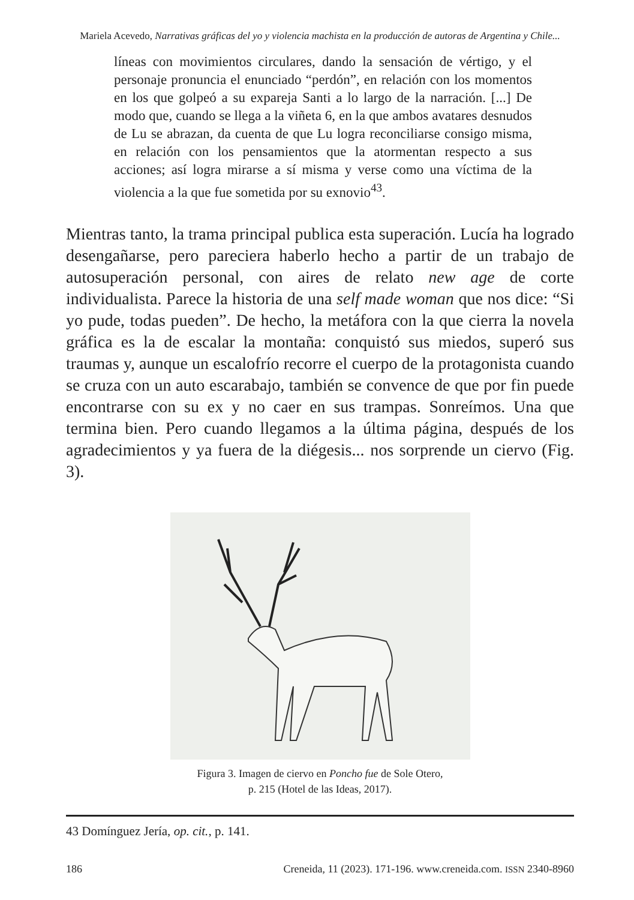Mariela Acevedo, Narrativas gráficas del yo y violencia machista en la producción de autoras de Argentina y Chile...
líneas con movimientos circulares, dando la sensación de vértigo, y el personaje pronuncia el enunciado “perdón”, en relación con los momentos en los que golpeó a su expareja Santi a lo largo de la narración. [...] De modo que, cuando se llega a la viñeta 6, en la que ambos avatares desnudos de Lu se abrazan, da cuenta de que Lu logra reconciliarse consigo misma, en relación con los pensamientos que la atormentan respecto a sus acciones; así logra mirarse a sí misma y verse como una víctima de la violencia a la que fue sometida por su exnovio<sup>43</sup>.
Mientras tanto, la trama principal publica esta superación. Lucía ha logrado desengañarse, pero pareciera haberlo hecho a partir de un trabajo de autosuperación personal, con aires de relato new age de corte individualista. Parece la historia de una self made woman que nos dice: “Si yo pude, todas pueden”. De hecho, la metáfora con la que cierra la novela gráfica es la de escalar la montaña: conquistó sus miedos, superó sus traumas y, aunque un escalofrío recorre el cuerpo de la protagonista cuando se cruza con un auto escarabajo, también se convence de que por fin puede encontrarse con su ex y no caer en sus trampas. Sonreímos. Una que termina bien. Pero cuando llegamos a la última página, después de los agradecimientos y ya fuera de la diégesis... nos sorprende un ciervo (Fig. 3).
Figura 3. Imagen de ciervo en Poncho fue de Sole Otero,
p. 215 (Hotel de las Ideas, 2017).
43 Domínguez Jería, op. cit., p. 141.
186 Creneida, 11 (2023). 171-196. www.creneida.com. ISSN 2340-8960